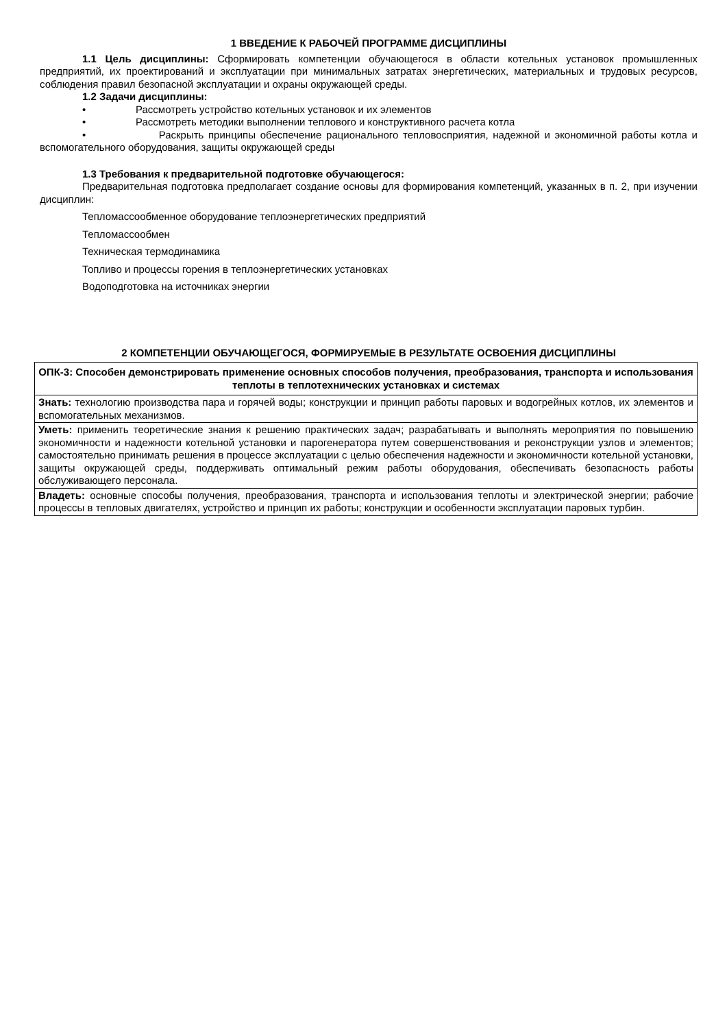1 ВВЕДЕНИЕ К РАБОЧЕЙ ПРОГРАММЕ ДИСЦИПЛИНЫ
1.1 Цель дисциплины: Сформировать компетенции обучающегося в области котельных установок промышленных предприятий, их проектирований и эксплуатации при минимальных затратах энергетических, материальных и трудовых ресурсов, соблюдения правил безопасной эксплуатации и охраны окружающей среды.
1.2 Задачи дисциплины:
• Рассмотреть устройство котельных установок и их элементов
• Рассмотреть методики выполнении теплового и конструктивного расчета котла
• Раскрыть принципы обеспечение рационального тепловосприятия, надежной и экономичной работы котла и вспомогательного оборудования, защиты окружающей среды
1.3 Требования к предварительной подготовке обучающегося:
Предварительная подготовка предполагает создание основы для формирования компетенций, указанных в п. 2, при изучении дисциплин:
Тепломассообменное оборудование теплоэнергетических предприятий
Тепломассообмен
Техническая термодинамика
Топливо и процессы горения в теплоэнергетических установках
Водоподготовка на источниках энергии
2 КОМПЕТЕНЦИИ ОБУЧАЮЩЕГОСЯ, ФОРМИРУЕМЫЕ В РЕЗУЛЬТАТЕ ОСВОЕНИЯ ДИСЦИПЛИНЫ
| ОПК-3: Способен демонстрировать применение основных способов получения, преобразования, транспорта и использования теплоты в теплотехнических установках и системах |
| Знать: технологию производства пара и горячей воды; конструкции и принцип работы паровых и водогрейных котлов, их элементов и вспомогательных механизмов. |
| Уметь: применить теоретические знания к решению практических задач; разрабатывать и выполнять мероприятия по повышению экономичности и надежности котельной установки и парогенератора путем совершенствования и реконструкции узлов и элементов; самостоятельно принимать решения в процессе эксплуатации с целью обеспечения надежности и экономичности котельной установки, защиты окружающей среды, поддерживать оптимальный режим работы оборудования, обеспечивать безопасность работы обслуживающего персонала. |
| Владеть: основные способы получения, преобразования, транспорта и использования теплоты и электрической энергии; рабочие процессы в тепловых двигателях, устройство и принцип их работы; конструкции и особенности эксплуатации паровых турбин. |